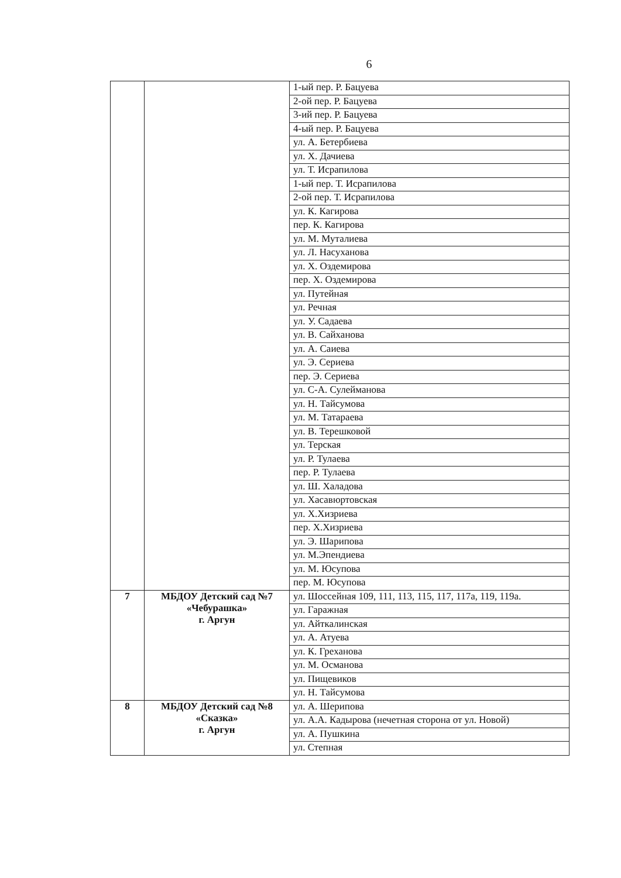6
| | | 1-ый пер. Р. Бацуева |
| | | 2-ой пер. Р. Бацуева |
| | | 3-ий пер. Р. Бацуева |
| | | 4-ый пер. Р. Бацуева |
| | | ул. А. Бетербиева |
| | | ул. Х. Дачиева |
| | | ул. Т. Исрапилова |
| | | 1-ый пер. Т. Исрапилова |
| | | 2-ой пер. Т. Исрапилова |
| | | ул. К. Кагирова |
| | | пер. К. Кагирова |
| | | ул. М. Муталиева |
| | | ул. Л. Насуханова |
| | | ул. Х. Оздемирова |
| | | пер. Х. Оздемирова |
| | | ул. Путейная |
| | | ул. Речная |
| | | ул. У. Садаева |
| | | ул. В. Сайханова |
| | | ул. А. Саиева |
| | | ул. Э. Сериева |
| | | пер. Э. Сериева |
| | | ул. С-А. Сулейманова |
| | | ул. Н. Тайсумова |
| | | ул. М. Татараева |
| | | ул. В. Терешковой |
| | | ул. Терская |
| | | ул. Р. Тулаева |
| | | пер. Р. Тулаева |
| | | ул. Ш. Халадова |
| | | ул. Хасавюртовская |
| | | ул. Х.Хизриева |
| | | пер. Х.Хизриева |
| | | ул. Э. Шарипова |
| | | ул. М.Эпендиева |
| | | ул. М. Юсупова |
| | | пер. М. Юсупова |
| 7 | МБДОУ Детский сад №7 «Чебурашка» г. Аргун | ул. Шоссейная 109, 111, 113, 115, 117, 117а, 119, 119а. |
| | | ул. Гаражная |
| | | ул. Айткалинская |
| | | ул. А. Атуева |
| | | ул. К. Греханова |
| | | ул. М. Османова |
| | | ул. Пищевиков |
| | | ул. Н. Тайсумова |
| 8 | МБДОУ Детский сад №8 «Сказка» г. Аргун | ул. А. Шерипова |
| | | ул. А.А. Кадырова (нечетная сторона от ул. Новой) |
| | | ул. А. Пушкина |
| | | ул. Степная |